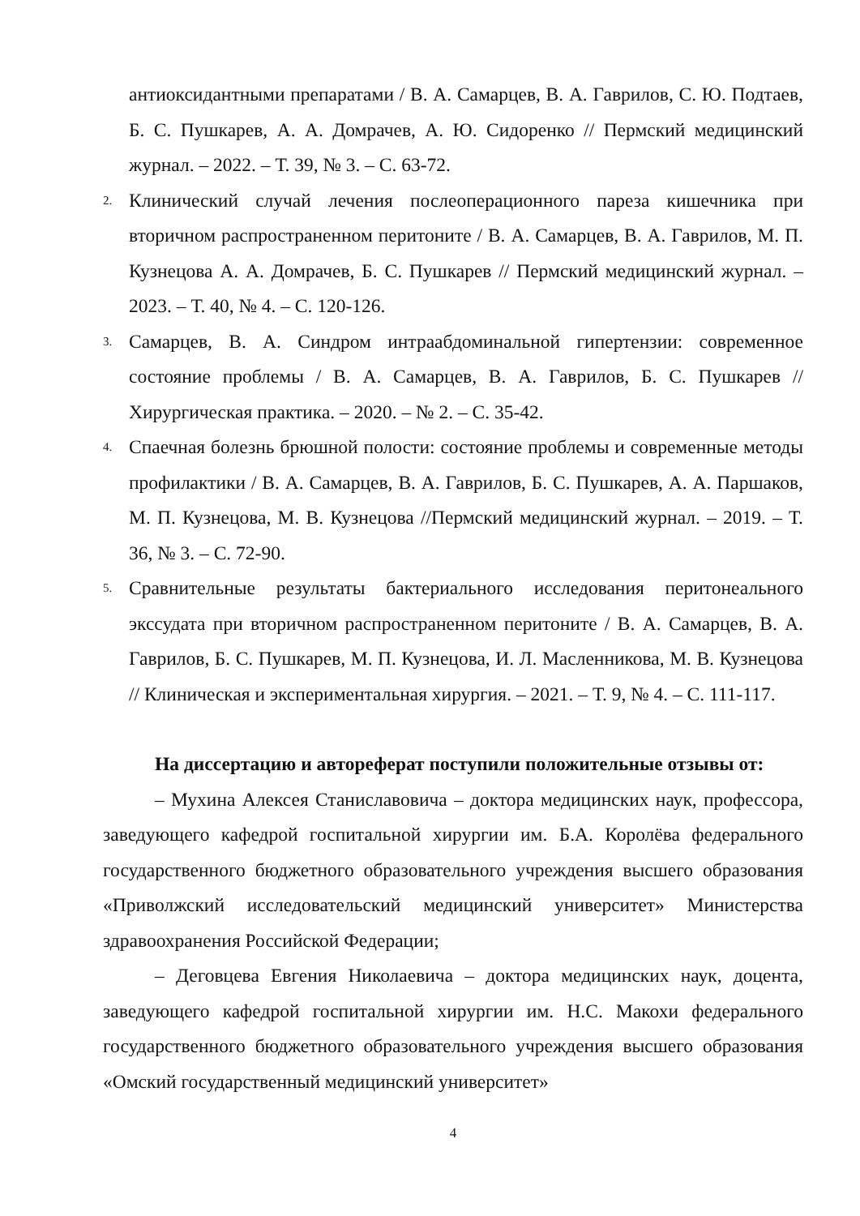антиоксидантными препаратами / В. А. Самарцев, В. А. Гаврилов, С. Ю. Подтаев, Б. С. Пушкарев, А. А. Домрачев, А. Ю. Сидоренко // Пермский медицинский журнал. – 2022. – Т. 39, № 3. – С. 63-72.
2.
Клинический случай лечения послеоперационного пареза кишечника при вторичном распространенном перитоните / В. А. Самарцев, В. А. Гаврилов, М. П. Кузнецова А. А. Домрачев, Б. С. Пушкарев // Пермский медицинский журнал. – 2023. – Т. 40, № 4. – С. 120-126.
3.
Самарцев, В. А. Синдром интраабдоминальной гипертензии: современное состояние проблемы / В. А. Самарцев, В. А. Гаврилов, Б. С. Пушкарев // Хирургическая практика. – 2020. – № 2. – С. 35-42.
4.
Спаечная болезнь брюшной полости: состояние проблемы и современные методы профилактики / В. А. Самарцев, В. А. Гаврилов, Б. С. Пушкарев, А. А. Паршаков, М. П. Кузнецова, М. В. Кузнецова //Пермский медицинский журнал. – 2019. – Т. 36, № 3. – С. 72-90.
5.
Сравнительные результаты бактериального исследования перитонеального экссудата при вторичном распространенном перитоните / В. А. Самарцев, В. А. Гаврилов, Б. С. Пушкарев, М. П. Кузнецова, И. Л. Масленникова, М. В. Кузнецова // Клиническая и экспериментальная хирургия. – 2021. – Т. 9, № 4. – С. 111-117.
На диссертацию и автореферат поступили положительные отзывы от:
– Мухина Алексея Станиславовича – доктора медицинских наук, профессора, заведующего кафедрой госпитальной хирургии им. Б.А. Королёва федерального государственного бюджетного образовательного учреждения высшего образования «Приволжский исследовательский медицинский университет» Министерства здравоохранения Российской Федерации;
– Деговцева Евгения Николаевича – доктора медицинских наук, доцента, заведующего кафедрой госпитальной хирургии им. Н.С. Макохи федерального государственного бюджетного образовательного учреждения высшего образования «Омский государственный медицинский университет»
4